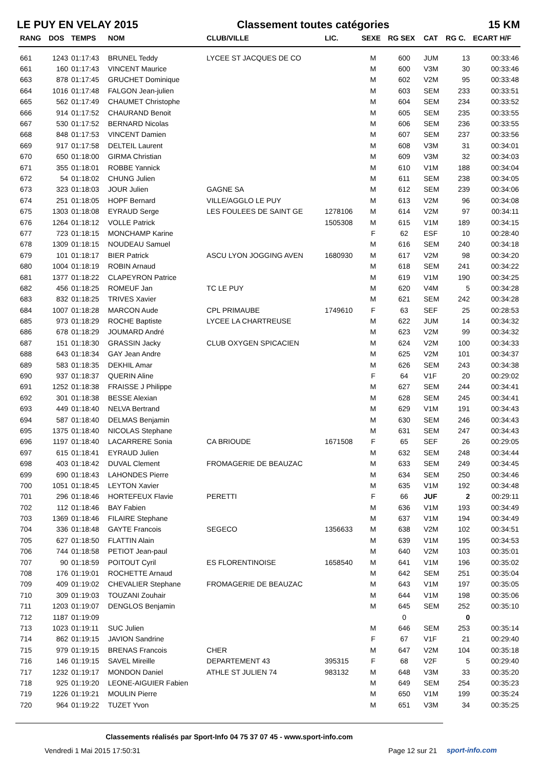LE PUY EN VELAY 2015 Classement toutes catégories 15 KM
| RANG | DOS | TEMPS | NOM | CLUB/VILLE | LIC. | SEXE | RG SEX | CAT | RG C. | ECART H/F |
| --- | --- | --- | --- | --- | --- | --- | --- | --- | --- | --- |
| 661 | 1243 | 01:17:43 | BRUNEL Teddy | LYCEE ST JACQUES DE CO | | M | 600 | JUM | 13 | 00:33:46 |
| 661 | 160 | 01:17:43 | VINCENT Maurice | | | M | 600 | V3M | 30 | 00:33:46 |
| 663 | 878 | 01:17:45 | GRUCHET Dominique | | | M | 602 | V2M | 95 | 00:33:48 |
| 664 | 1016 | 01:17:48 | FALGON Jean-julien | | | M | 603 | SEM | 233 | 00:33:51 |
| 665 | 562 | 01:17:49 | CHAUMET Christophe | | | M | 604 | SEM | 234 | 00:33:52 |
| 666 | 914 | 01:17:52 | CHAURAND Benoit | | | M | 605 | SEM | 235 | 00:33:55 |
| 667 | 530 | 01:17:52 | BERNARD Nicolas | | | M | 606 | SEM | 236 | 00:33:55 |
| 668 | 848 | 01:17:53 | VINCENT Damien | | | M | 607 | SEM | 237 | 00:33:56 |
| 669 | 917 | 01:17:58 | DELTEIL Laurent | | | M | 608 | V3M | 31 | 00:34:01 |
| 670 | 650 | 01:18:00 | GIRMA Christian | | | M | 609 | V3M | 32 | 00:34:03 |
| 671 | 355 | 01:18:01 | ROBBE Yannick | | | M | 610 | V1M | 188 | 00:34:04 |
| 672 | 54 | 01:18:02 | CHUNG Julien | | | M | 611 | SEM | 238 | 00:34:05 |
| 673 | 323 | 01:18:03 | JOUR Julien | GAGNE SA | | M | 612 | SEM | 239 | 00:34:06 |
| 674 | 251 | 01:18:05 | HOPF Bernard | VILLE/AGGLO LE PUY | | M | 613 | V2M | 96 | 00:34:08 |
| 675 | 1303 | 01:18:08 | EYRAUD Serge | LES FOULEES DE SAINT GE | 1278106 | M | 614 | V2M | 97 | 00:34:11 |
| 676 | 1264 | 01:18:12 | VOLLE Patrick | | 1505308 | M | 615 | V1M | 189 | 00:34:15 |
| 677 | 723 | 01:18:15 | MONCHAMP Karine | | | F | 62 | ESF | 10 | 00:28:40 |
| 678 | 1309 | 01:18:15 | NOUDEAU Samuel | | | M | 616 | SEM | 240 | 00:34:18 |
| 679 | 101 | 01:18:17 | BIER Patrick | ASCU LYON JOGGING AVEN | 1680930 | M | 617 | V2M | 98 | 00:34:20 |
| 680 | 1004 | 01:18:19 | ROBIN Arnaud | | | M | 618 | SEM | 241 | 00:34:22 |
| 681 | 1377 | 01:18:22 | CLAPEYRON Patrice | | | M | 619 | V1M | 190 | 00:34:25 |
| 682 | 456 | 01:18:25 | ROMEUF Jan | TC LE PUY | | M | 620 | V4M | 5 | 00:34:28 |
| 683 | 832 | 01:18:25 | TRIVES Xavier | | | M | 621 | SEM | 242 | 00:34:28 |
| 684 | 1007 | 01:18:28 | MARCON Aude | CPL PRIMAUBE | 1749610 | F | 63 | SEF | 25 | 00:28:53 |
| 685 | 973 | 01:18:29 | ROCHE Baptiste | LYCEE LA CHARTREUSE | | M | 622 | JUM | 14 | 00:34:32 |
| 686 | 678 | 01:18:29 | JOUMARD André | | | M | 623 | V2M | 99 | 00:34:32 |
| 687 | 151 | 01:18:30 | GRASSIN Jacky | CLUB OXYGEN SPICACIEN | | M | 624 | V2M | 100 | 00:34:33 |
| 688 | 643 | 01:18:34 | GAY Jean Andre | | | M | 625 | V2M | 101 | 00:34:37 |
| 689 | 583 | 01:18:35 | DEKHIL Amar | | | M | 626 | SEM | 243 | 00:34:38 |
| 690 | 937 | 01:18:37 | QUERIN Aline | | | F | 64 | V1F | 20 | 00:29:02 |
| 691 | 1252 | 01:18:38 | FRAISSE J Philippe | | | M | 627 | SEM | 244 | 00:34:41 |
| 692 | 301 | 01:18:38 | BESSE Alexian | | | M | 628 | SEM | 245 | 00:34:41 |
| 693 | 449 | 01:18:40 | NELVA Bertrand | | | M | 629 | V1M | 191 | 00:34:43 |
| 694 | 587 | 01:18:40 | DELMAS Benjamin | | | M | 630 | SEM | 246 | 00:34:43 |
| 695 | 1375 | 01:18:40 | NICOLAS Stephane | | | M | 631 | SEM | 247 | 00:34:43 |
| 696 | 1197 | 01:18:40 | LACARRERE Sonia | CA BRIOUDE | 1671508 | F | 65 | SEF | 26 | 00:29:05 |
| 697 | 615 | 01:18:41 | EYRAUD Julien | | | M | 632 | SEM | 248 | 00:34:44 |
| 698 | 403 | 01:18:42 | DUVAL Clement | FROMAGERIE DE BEAUZAC | | M | 633 | SEM | 249 | 00:34:45 |
| 699 | 690 | 01:18:43 | LAHONDES Pierre | | | M | 634 | SEM | 250 | 00:34:46 |
| 700 | 1051 | 01:18:45 | LEYTON Xavier | | | M | 635 | V1M | 192 | 00:34:48 |
| 701 | 296 | 01:18:46 | HORTEFEUX Flavie | PERETTI | | F | 66 | JUF | 2 | 00:29:11 |
| 702 | 112 | 01:18:46 | BAY Fabien | | | M | 636 | V1M | 193 | 00:34:49 |
| 703 | 1369 | 01:18:46 | FILAIRE Stephane | | | M | 637 | V1M | 194 | 00:34:49 |
| 704 | 336 | 01:18:48 | GAYTE Francois | SEGECO | 1356633 | M | 638 | V2M | 102 | 00:34:51 |
| 705 | 627 | 01:18:50 | FLATTIN Alain | | | M | 639 | V1M | 195 | 00:34:53 |
| 706 | 744 | 01:18:58 | PETIOT Jean-paul | | | M | 640 | V2M | 103 | 00:35:01 |
| 707 | 90 | 01:18:59 | POITOUT Cyril | ES FLORENTINOISE | 1658540 | M | 641 | V1M | 196 | 00:35:02 |
| 708 | 176 | 01:19:01 | ROCHETTE Arnaud | | | M | 642 | SEM | 251 | 00:35:04 |
| 709 | 409 | 01:19:02 | CHEVALIER Stephane | FROMAGERIE DE BEAUZAC | | M | 643 | V1M | 197 | 00:35:05 |
| 710 | 309 | 01:19:03 | TOUZANI Zouhair | | | M | 644 | V1M | 198 | 00:35:06 |
| 711 | 1203 | 01:19:07 | DENGLOS Benjamin | | | M | 645 | SEM | 252 | 00:35:10 |
| 712 | 1187 | 01:19:09 | | | | | 0 | | 0 | |
| 713 | 1023 | 01:19:11 | SUC Julien | | | M | 646 | SEM | 253 | 00:35:14 |
| 714 | 862 | 01:19:15 | JAVION Sandrine | | | F | 67 | V1F | 21 | 00:29:40 |
| 715 | 979 | 01:19:15 | BRENAS Francois | CHER | | M | 647 | V2M | 104 | 00:35:18 |
| 716 | 146 | 01:19:15 | SAVEL Mireille | DEPARTEMENT 43 | 395315 | F | 68 | V2F | 5 | 00:29:40 |
| 717 | 1232 | 01:19:17 | MONDON Daniel | ATHLE ST JULIEN 74 | 983132 | M | 648 | V3M | 33 | 00:35:20 |
| 718 | 925 | 01:19:20 | LEONE-AIGUIER Fabien | | | M | 649 | SEM | 254 | 00:35:23 |
| 719 | 1226 | 01:19:21 | MOULIN Pierre | | | M | 650 | V1M | 199 | 00:35:24 |
| 720 | 964 | 01:19:22 | TUZET Yvon | | | M | 651 | V3M | 34 | 00:35:25 |
Classements réalisés par Sport-Info 04 75 37 07 45 - www.sport-info.com
Vendredi 1 Mai 2015 17:50:31 Page 12 sur 21 sport-info.com